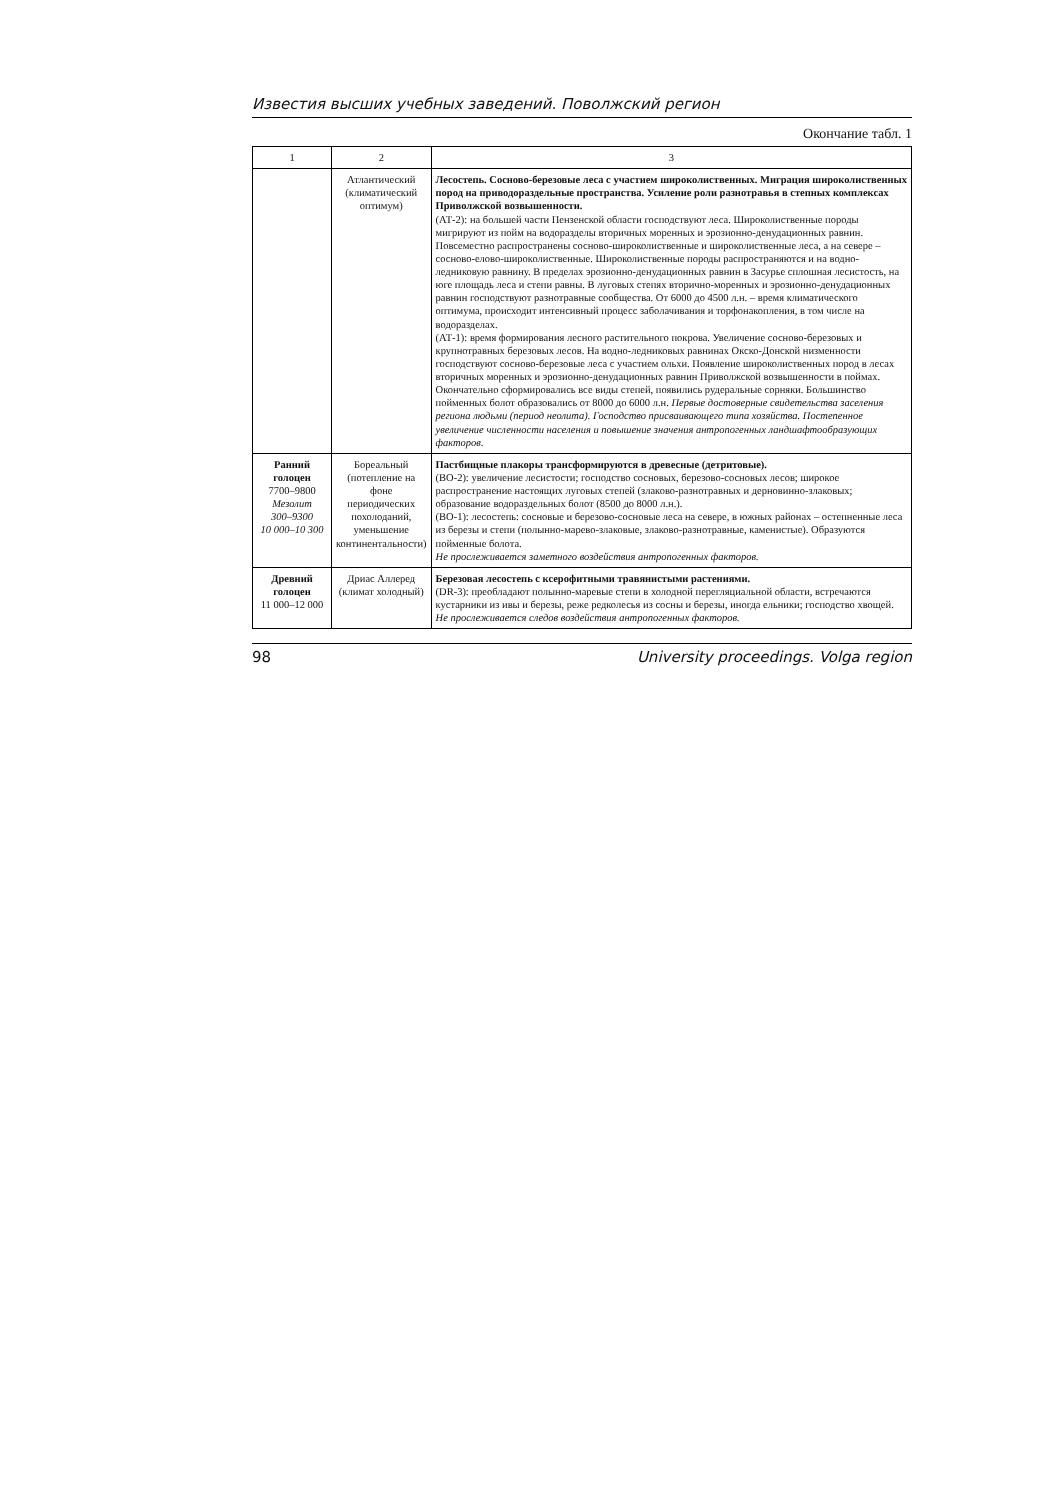Известия высших учебных заведений. Поволжский регион
Окончание табл. 1
| 1 | 2 | 3 |
| --- | --- | --- |
| | Атлантический (климатический оптимум) | Лесостепь. Сосново-березовые леса с участием широколиственных. Миграция широколиственных пород на приводораздельные пространства. Усиление роли разнотравья в степных комплексах Приволжской возвышенности. (АТ-2): на большей части Пензенской области господствуют леса. Широколиственные породы мигрируют из пойм на водоразделы вторичных моренных и эрозионно-денудационных равнин. Повсеместно распространены сосново-широколиственные и широколиственные леса, а на севере – сосново-елово-широколиственные. Широколиственные породы распространяются и на водно-ледниковую равнину. В пределах эрозионно-денудационных равнин в Засурье сплошная лесистость, на юге площадь леса и степи равны. В луговых степях вторично-моренных и эрозионно-денудационных равнин господствуют разнотравные сообщества. От 6000 до 4500 л.н. – время климатического оптимума, происходит интенсивный процесс заболачивания и торфонакопления, в том числе на водоразделах. (АТ-1): время формирования лесного растительного покрова. Увеличение сосново-березовых и крупнотравных березовых лесов. На водно-ледниковых равнинах Окско-Донской низменности господствуют сосново-березовые леса с участием ольхи. Появление широколиственных пород в лесах вторичных моренных и эрозионно-денудационных равнин Приволжской возвышенности в поймах. Окончательно сформировались все виды степей, появились рудеральные сорняки. Большинство пойменных болот образовались от 8000 до 6000 л.н. Первые достоверные свидетельства заселения региона людьми (период неолита). Господство присваивающего типа хозяйства. Постепенное увеличение численности населения и повышение значения антропогенных ландшафтообразующих факторов. |
| Ранний голоцен 7700–9800 Мезолит 300–9300 10 000–10 300 | Бореальный (потепление на фоне периодических похолоданий, уменьшение континентальности) | Пастбищные плакоры трансформируются в древесные (детритовые). (ВО-2): увеличение лесистости; господство сосновых, березово-сосновых лесов; широкое распространение настоящих луговых степей (злаково-разнотравных и дерновинно-злаковых; образование водораздельных болот (8500 до 8000 л.н.). (ВО-1): лесостепь: сосновые и березово-сосновые леса на севере, в южных районах – остепненные леса из березы и степи (полынно-марево-злаковые, злаково-разнотравные, каменистые). Образуются пойменные болота. Не прослеживается заметного воздействия антропогенных факторов. |
| Древний голоцен 11 000–12 000 | Дриас Аллеред (климат холодный) | Березовая лесостепь с ксерофитными травянистыми растениями. (DR-3): преобладают полынно-маревые степи в холодной перегляциальной области, встречаются кустарники из ивы и березы, реже редколесья из сосны и березы, иногда ельники; господство хвощей. Не прослеживается следов воздействия антропогенных факторов. |
98 University proceedings. Volga region